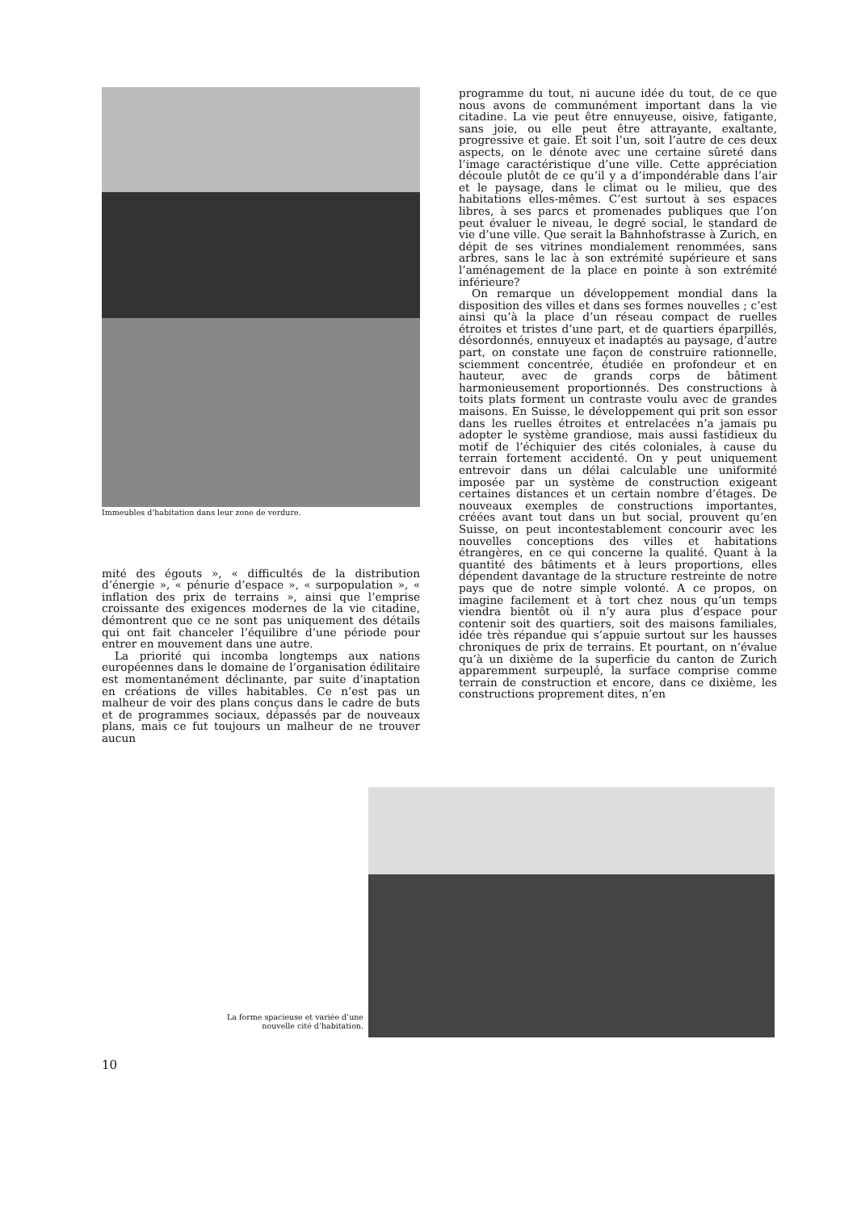Immeubles d’habitation dans leur zone de verdure.
mité des égouts », « difficultés de la distribution d’énergie », « pénurie d’espace », « surpopulation », « inflation des prix de terrains », ainsi que l’emprise croissante des exigences modernes de la vie citadine, démontrent que ce ne sont pas uniquement des détails qui ont fait chanceler l’équilibre d’une période pour entrer en mouvement dans une autre.
La priorité qui incomba longtemps aux nations européennes dans le domaine de l’organisation édilitaire est momentanément déclinante, par suite d’inaptation en créations de villes habitables. Ce n’est pas un malheur de voir des plans conçus dans le cadre de buts et de programmes sociaux, dépassés par de nouveaux plans, mais ce fut toujours un malheur de ne trouver aucun
programme du tout, ni aucune idée du tout, de ce que nous avons de communément important dans la vie citadine. La vie peut être ennuyeuse, oisive, fatigante, sans joie, ou elle peut être attrayante, exaltante, progressive et gaie. Et soit l’un, soit l’autre de ces deux aspects, on le dénote avec une certaine sûreté dans l’image caractéristique d’une ville. Cette appréciation découle plutôt de ce qu’il y a d’impondérable dans l’air et le paysage, dans le climat ou le milieu, que des habitations elles-mêmes. C’est surtout à ses espaces libres, à ses parcs et promenades publiques que l’on peut évaluer le niveau, le degré social, le standard de vie d’une ville. Que serait la Bahnhofstrasse à Zurich, en dépit de ses vitrines mondialement renommées, sans arbres, sans le lac à son extrémité supérieure et sans l’aménagement de la place en pointe à son extrémité inférieure?
On remarque un développement mondial dans la disposition des villes et dans ses formes nouvelles ; c’est ainsi qu’à la place d’un réseau compact de ruelles étroites et tristes d’une part, et de quartiers éparpillés, désordonnés, ennuyeux et inadaptés au paysage, d’autre part, on constate une façon de construire rationnelle, sciemment concentrée, étudiée en profondeur et en hauteur, avec de grands corps de bâtiment harmonieusement proportionnés. Des constructions à toits plats forment un contraste voulu avec de grandes maisons. En Suisse, le développement qui prit son essor dans les ruelles étroites et entrelacées n’a jamais pu adopter le système grandiose, mais aussi fastidieux du motif de l’échiquier des cités coloniales, à cause du terrain fortement accidenté. On y peut uniquement entrevoir dans un délai calculable une uniformité imposée par un système de construction exigeant certaines distances et un certain nombre d’étages. De nouveaux exemples de constructions importantes, créées avant tout dans un but social, prouvent qu’en Suisse, on peut incontestablement concourir avec les nouvelles conceptions des villes et habitations étrangères, en ce qui concerne la qualité. Quant à la quantité des bâtiments et à leurs proportions, elles dépendent davantage de la structure restreinte de notre pays que de notre simple volonté. A ce propos, on imagine facilement et à tort chez nous qu’un temps viendra bientôt où il n’y aura plus d’espace pour contenir soit des quartiers, soit des maisons familiales, idée très répandue qui s’appuie surtout sur les hausses chroniques de prix de terrains. Et pourtant, on n’évalue qu’à un dixième de la superficie du canton de Zurich apparemment surpeuplé, la surface comprise comme terrain de construction et encore, dans ce dixième, les constructions proprement dites, n’en
La forme spacieuse et variée d’une nouvelle cité d’habitation.
10